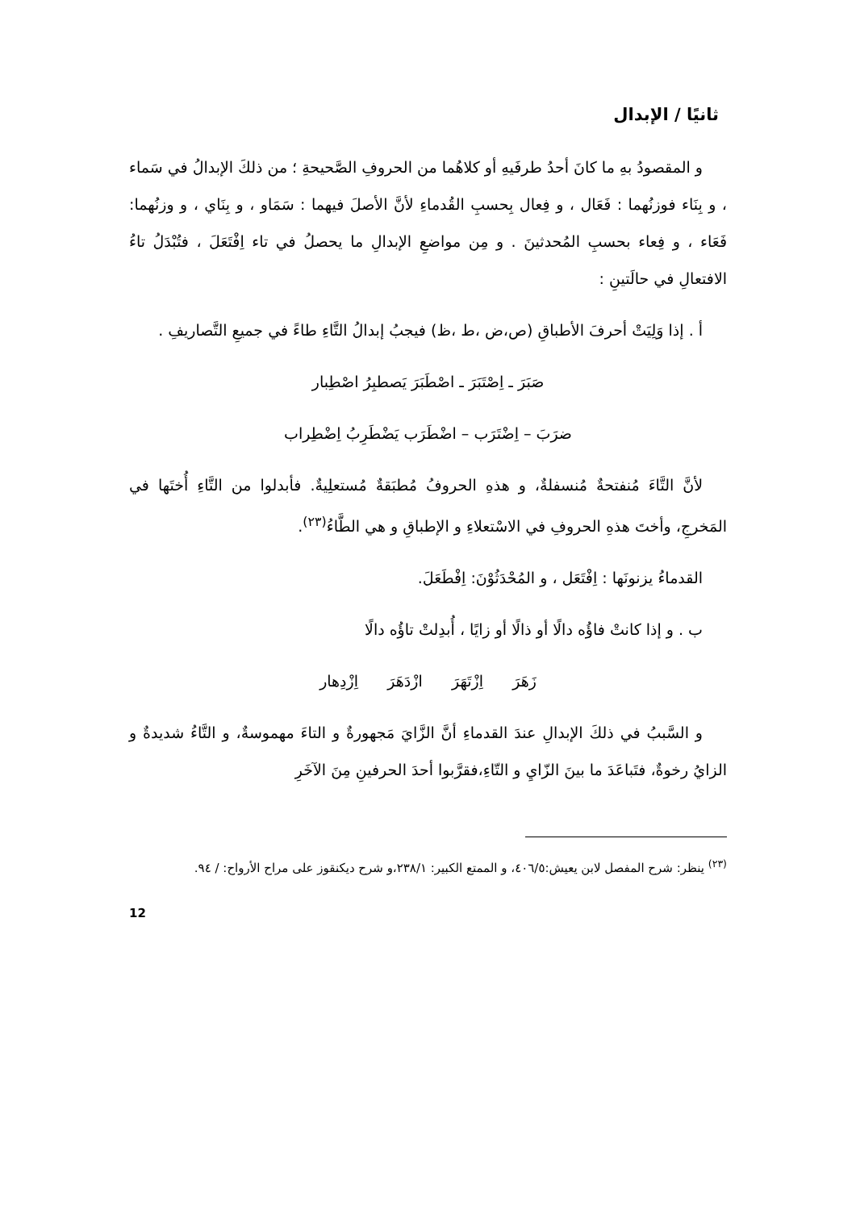ثانيًا / الإبدال
و المقصودُ بهِ ما كانَ أحدُ طرفَيهِ أو كلاهُما من الحروفِ الصَّحيحةِ ؛ من ذلكَ الإبدالُ في سَماء ، و بِنَاء فوزنُهما : فَعَال ، و فِعال بِحسبِ القُدماءِ لأنَّ الأصلَ فيهما : سَمَاو ، و بِنَاي ، و وزنُهما: فَعَاء ، و فِعاء بحسبِ المُحدثينَ . و مِن مواضعِ الإبدالِ ما يحصلُ في تاء اِفْتَعَلَ ، فتُبْدَلُ تاءُ الافتعالِ في حالَتينِ :
أ . إذا وَلِيَتْ أحرفَ الأطباقِ (ص،ض ،ط ،ظ) فيجبُ إبدالُ التَّاءِ طاءً في جميعِ التَّصاريفِ .
صَبَرَ ـ اِصْتَبَرَ ـ اصْطَبَرَ يَصطبِرُ اصْطِبار
ضرَبَ – اِضْتَرَب – اضْطَرَب يَضْطَرِبُ اِضْطِراب
لأنَّ التَّاءَ مُنفتحةٌ مُنسفلةٌ، و هذهِ الحروفُ مُطبَقةٌ مُستعلِيةٌ. فأبدلوا من التَّاءِ أُختَها في المَخرجِ، وأختَ هذهِ الحروفِ في الاسْتعلاءِ و الإطباقِ و هي الطَّاءُ<sup>(٢٣)</sup>.
القدماءُ يزنونَها : اِفْتَعَل ، و المُحْدَثُوْنَ: اِفْطَعَلَ.
ب . و إذا كانتْ فاؤُه دالًا أو ذالًا أو زايًا ، أُبدِلتْ تاؤُه دالًا
زَهَرَ اِزْتَهَرَ ازْدَهَرَ اِزْدِهار
و السَّببُ في ذلكَ الإبدالِ عندَ القدماءِ أنَّ الزَّايَ مَجهورةٌ و التاءَ مهموسةٌ، و التَّاءُ شديدةٌ و الزايُ رخوةٌ، فتَباعَدَ ما بينَ الزّايِ و التّاءِ،فقرَّبوا أحدَ الحرفينِ مِنَ الآخَرِ
<sup>(٢٣)</sup> ينظر: شرح المفصل لابن يعيش:٤٠٦/٥، و الممتع الكبير: ٢٣٨/١،و شرح ديكنقوز على مراح الأرواح: / ٩٤.
12